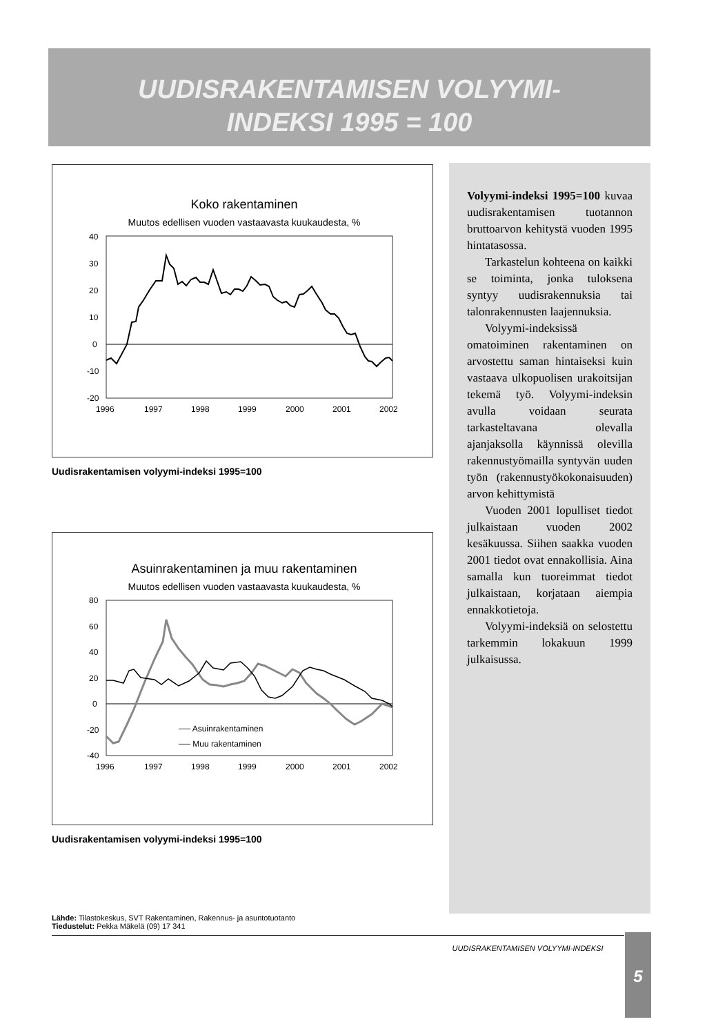UUDISRAKENTAMISEN VOLYYMI-
INDEKSI 1995 = 100
Koko rakentaminen
Muutos edellisen vuoden vastaavasta kuukaudesta, %
40
30
20
10
0
-10
-20
1996
1997
1998
1999
2000
2001
2002
Uudisrakentamisen volyymi-indeksi 1995=100
Asuinrakentaminen ja muu rakentaminen
Muutos edellisen vuoden vastaavasta kuukaudesta, %
80
60
40
20
0
-20
-40
1996
1997
1998
1999
2000
2001
2002
── Asuinrakentaminen
── Muu rakentaminen
Uudisrakentamisen volyymi-indeksi 1995=100
Lähde: Tilastokeskus, SVT Rakentaminen, Rakennus- ja asuntotuotanto
Tiedustelut: Pekka Mäkelä (09) 17 341
Volyymi-indeksi 1995=100 kuvaa uudisrakentamisen tuotannon bruttoarvon kehitystä vuoden 1995 hintatasossa.
Tarkastelun kohteena on kaikki se toiminta, jonka tuloksena syntyy uudisrakennuksia tai talonrakennusten laajennuksia.
Volyymi-indeksissä omatoiminen rakentaminen on arvostettu saman hintaiseksi kuin vastaava ulkopuolisen urakoitsijan tekemä työ. Volyymi-indeksin avulla voidaan seurata tarkasteltavana olevalla ajanjaksolla käynnissä olevilla rakennustyömailla syntyvän uuden työn (rakennustyökokonaisuuden) arvon kehittymistä
Vuoden 2001 lopulliset tiedot julkaistaan vuoden 2002 kesäkuussa. Siihen saakka vuoden 2001 tiedot ovat ennakollisia. Aina samalla kun tuoreimmat tiedot julkaistaan, korjataan aiempia ennakkotietoja.
Volyymi-indeksiä on selostettu tarkemmin lokakuun 1999 julkaisussa.
UUDISRAKENTAMISEN VOLYYMI-INDEKSI 5